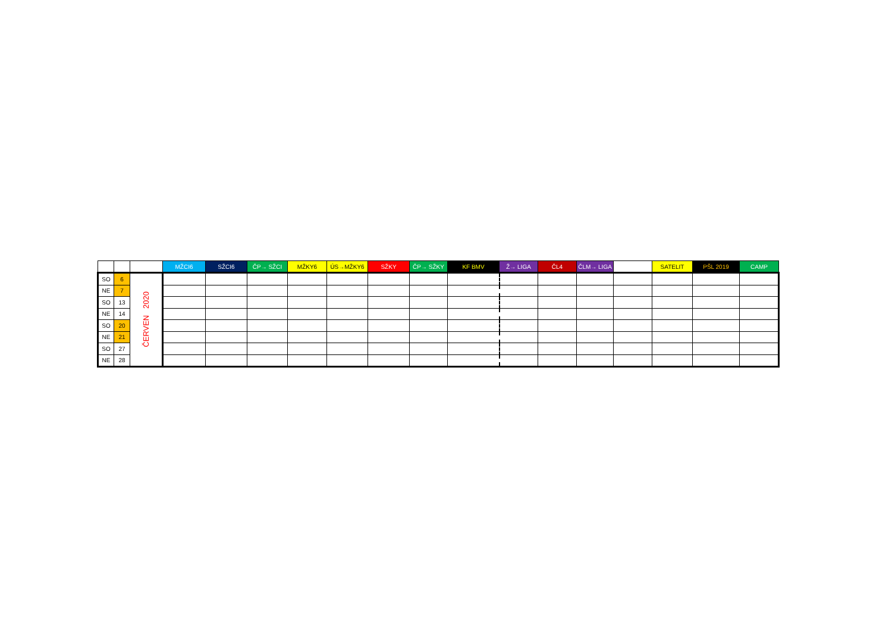| | | | MŽCI6 | SŽCI6 | ČP→ SŽCI | MŽKY6 | ÚS→MŽKY6 | SŽKY | ČP→ SŽKY | KF BMV | Ž→ LIGA | ČL4 | ČLM→ LIGA | | SATELIT | PŠL 2019 | CAMP |
| --- | --- | --- | --- | --- | --- | --- | --- | --- | --- | --- | --- | --- | --- | --- | --- | --- | --- |
| SO | 6 | ČERVEN 2020 | | | | | | | | | | | | | | | |
| NE | 7 | | | | | | | | | | | | | | | | |
| SO | 13 | | | | | | | | | | | | | | | | |
| NE | 14 | | | | | | | | | | | | | | | | |
| SO | 20 | | | | | | | | | | | | | | | | |
| NE | 21 | | | | | | | | | | | | | | | | |
| SO | 27 | | | | | | | | | | | | | | | | |
| NE | 28 | | | | | | | | | | | | | | | | |